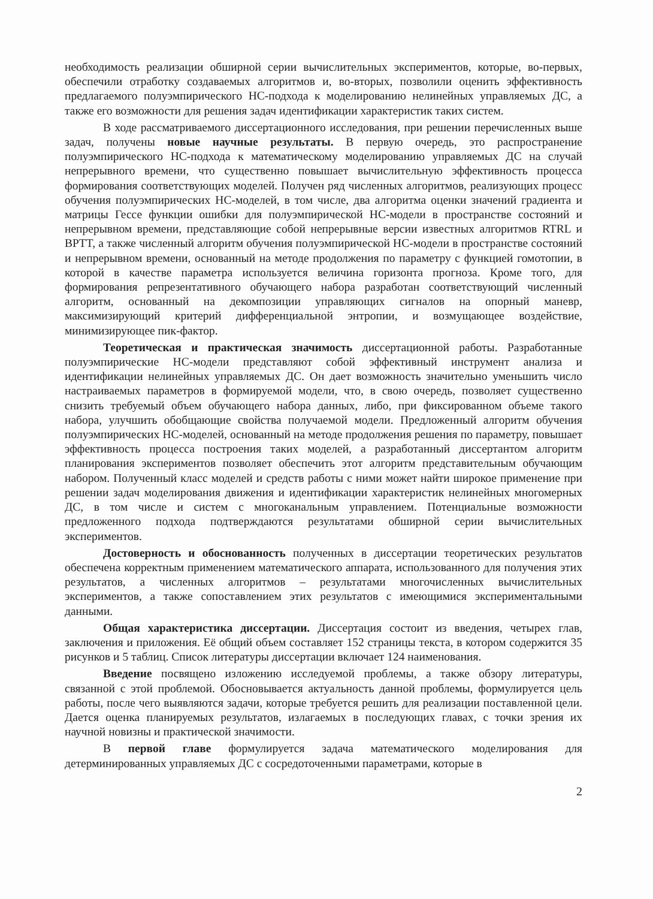необходимость реализации обширной серии вычислительных экспериментов, которые, во-первых, обеспечили отработку создаваемых алгоритмов и, во-вторых, позволили оценить эффективность предлагаемого полуэмпирического НС-подхода к моделированию нелинейных управляемых ДС, а также его возможности для решения задач идентификации характеристик таких систем.
В ходе рассматриваемого диссертационного исследования, при решении перечисленных выше задач, получены новые научные результаты. В первую очередь, это распространение полуэмпирического НС-подхода к математическому моделированию управляемых ДС на случай непрерывного времени, что существенно повышает вычислительную эффективность процесса формирования соответствующих моделей. Получен ряд численных алгоритмов, реализующих процесс обучения полуэмпирических НС-моделей, в том числе, два алгоритма оценки значений градиента и матрицы Гессе функции ошибки для полуэмпирической НС-модели в пространстве состояний и непрерывном времени, представляющие собой непрерывные версии известных алгоритмов RTRL и BPTT, а также численный алгоритм обучения полуэмпирической НС-модели в пространстве состояний и непрерывном времени, основанный на методе продолжения по параметру с функцией гомотопии, в которой в качестве параметра используется величина горизонта прогноза. Кроме того, для формирования репрезентативного обучающего набора разработан соответствующий численный алгоритм, основанный на декомпозиции управляющих сигналов на опорный маневр, максимизирующий критерий дифференциальной энтропии, и возмущающее воздействие, минимизирующее пик-фактор.
Теоретическая и практическая значимость диссертационной работы. Разработанные полуэмпирические НС-модели представляют собой эффективный инструмент анализа и идентификации нелинейных управляемых ДС. Он дает возможность значительно уменьшить число настраиваемых параметров в формируемой модели, что, в свою очередь, позволяет существенно снизить требуемый объем обучающего набора данных, либо, при фиксированном объеме такого набора, улучшить обобщающие свойства получаемой модели. Предложенный алгоритм обучения полуэмпирических НС-моделей, основанный на методе продолжения решения по параметру, повышает эффективность процесса построения таких моделей, а разработанный диссертантом алгоритм планирования экспериментов позволяет обеспечить этот алгоритм представительным обучающим набором. Полученный класс моделей и средств работы с ними может найти широкое применение при решении задач моделирования движения и идентификации характеристик нелинейных многомерных ДС, в том числе и систем с многоканальным управлением. Потенциальные возможности предложенного подхода подтверждаются результатами обширной серии вычислительных экспериментов.
Достоверность и обоснованность полученных в диссертации теоретических результатов обеспечена корректным применением математического аппарата, использованного для получения этих результатов, а численных алгоритмов – результатами многочисленных вычислительных экспериментов, а также сопоставлением этих результатов с имеющимися экспериментальными данными.
Общая характеристика диссертации. Диссертация состоит из введения, четырех глав, заключения и приложения. Её общий объем составляет 152 страницы текста, в котором содержится 35 рисунков и 5 таблиц. Список литературы диссертации включает 124 наименования.
Введение посвящено изложению исследуемой проблемы, а также обзору литературы, связанной с этой проблемой. Обосновывается актуальность данной проблемы, формулируется цель работы, после чего выявляются задачи, которые требуется решить для реализации поставленной цели. Дается оценка планируемых результатов, излагаемых в последующих главах, с точки зрения их научной новизны и практической значимости.
В первой главе формулируется задача математического моделирования для детерминированных управляемых ДС с сосредоточенными параметрами, которые в
2